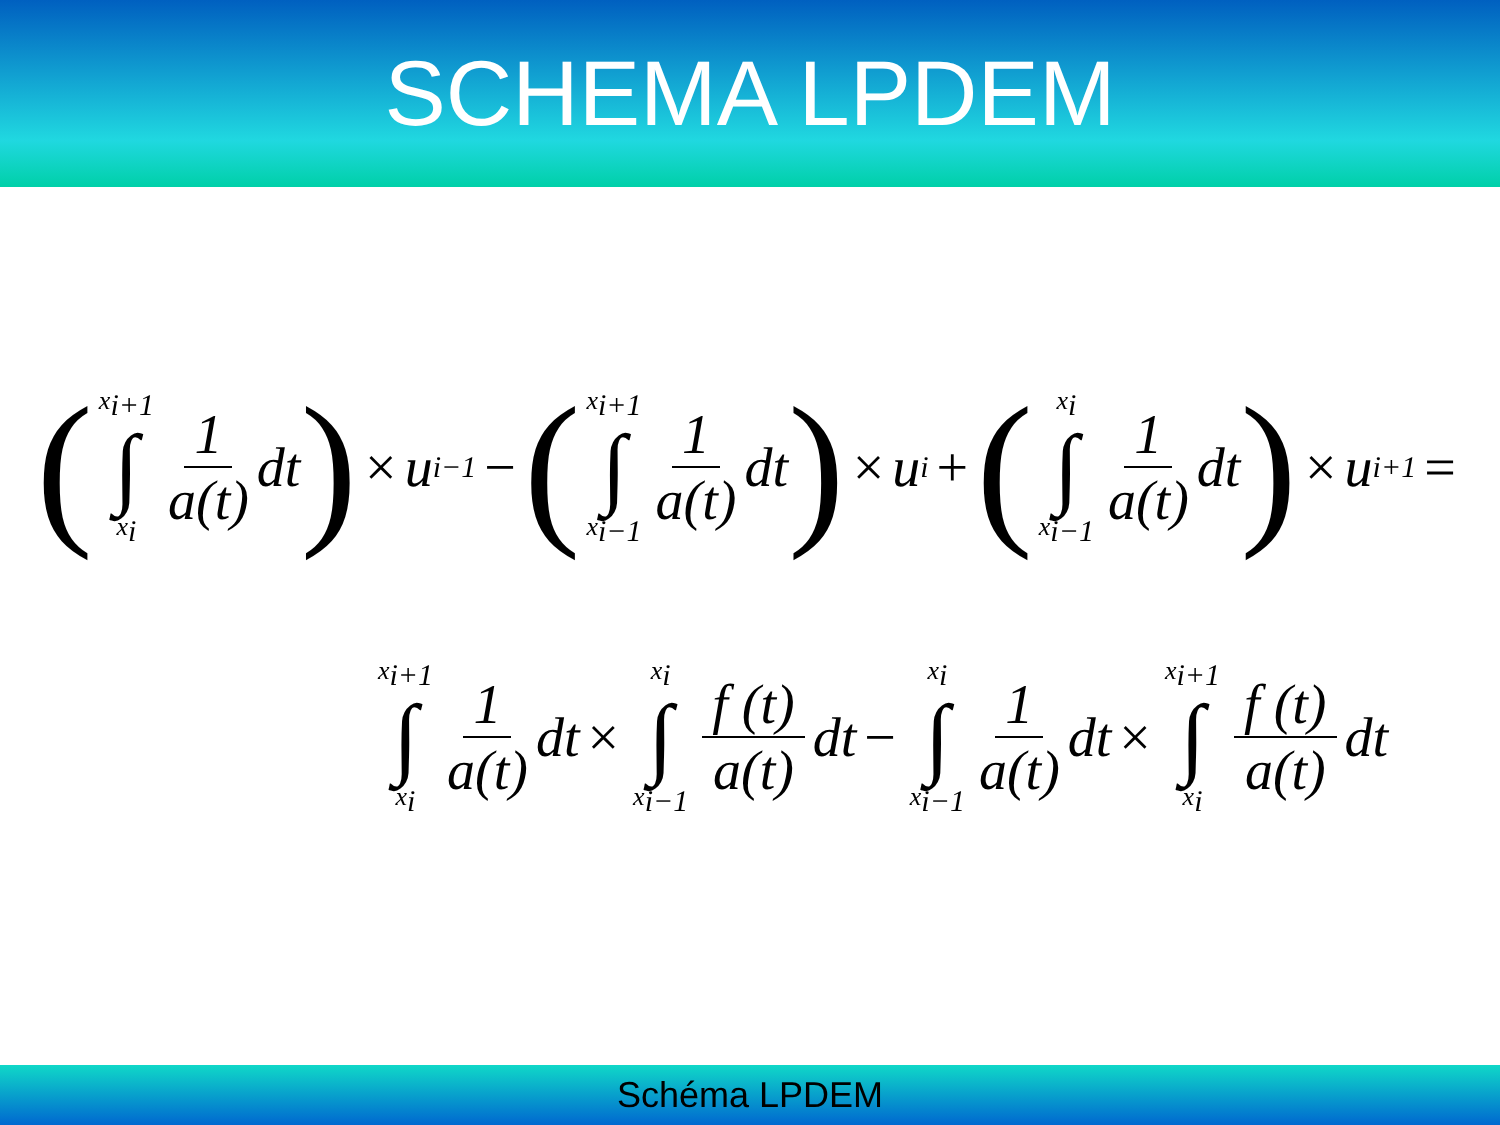SCHEMA LPDEM
(x<sub>i+1</sub> ∫ x<sub>i</sub> 1 a(t) dt) × u<sub>i−1</sub> − (x<sub>i+1</sub> ∫ x<sub>i−1</sub> 1 a(t) dt) × u<sub>i</sub> + (x<sub>i</sub> ∫ x<sub>i−1</sub> 1 a(t) dt) × u<sub>i+1</sub> =
x<sub>i+1</sub> ∫ x<sub>i</sub> 1 a(t) dt × x<sub>i</sub> ∫ x<sub>i−1</sub> f (t) a(t) dt − x<sub>i</sub> ∫ x<sub>i−1</sub> 1 a(t) dt × x<sub>i+1</sub> ∫ x<sub>i</sub> f (t) a(t) dt
Schéma LPDEM